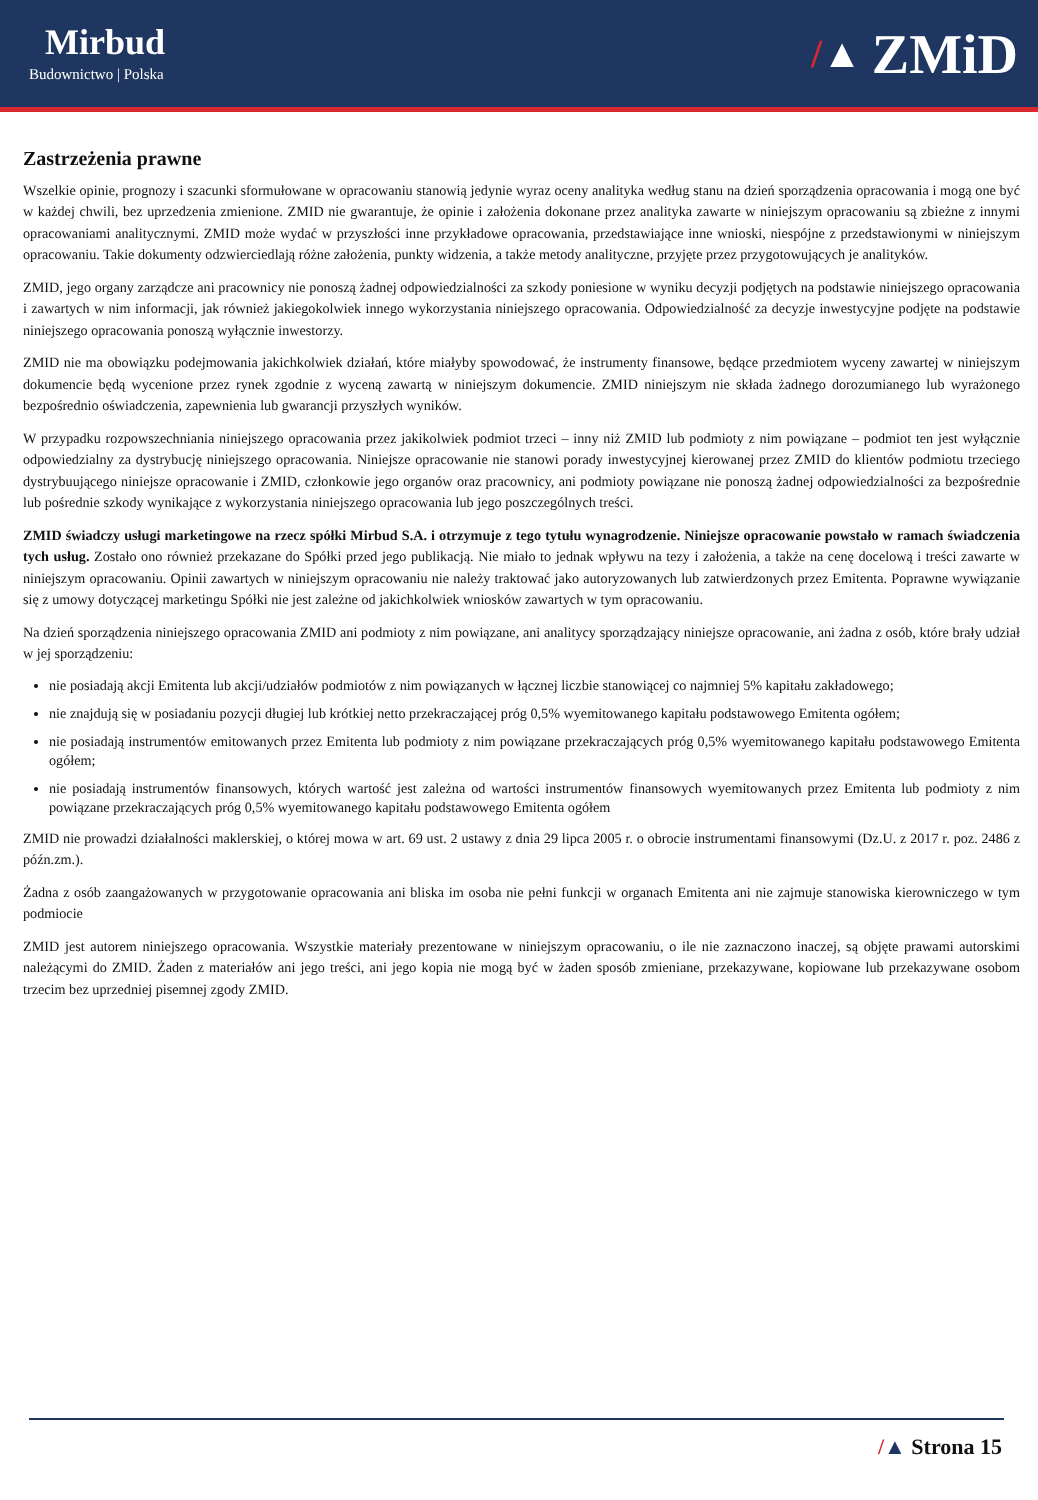Mirbud
Budownictwo | Polska
/▲ ZMiD
Zastrzeżenia prawne
Wszelkie opinie, prognozy i szacunki sformułowane w opracowaniu stanowią jedynie wyraz oceny analityka według stanu na dzień sporządzenia opracowania i mogą one być w każdej chwili, bez uprzedzenia zmienione. ZMID nie gwarantuje, że opinie i założenia dokonane przez analityka zawarte w niniejszym opracowaniu są zbieżne z innymi opracowaniami analitycznymi. ZMID może wydać w przyszłości inne przykładowe opracowania, przedstawiające inne wnioski, niespójne z przedstawionymi w niniejszym opracowaniu. Takie dokumenty odzwierciedlają różne założenia, punkty widzenia, a także metody analityczne, przyjęte przez przygotowujących je analityków.
ZMID, jego organy zarządcze ani pracownicy nie ponoszą żadnej odpowiedzialności za szkody poniesione w wyniku decyzji podjętych na podstawie niniejszego opracowania i zawartych w nim informacji, jak również jakiegokolwiek innego wykorzystania niniejszego opracowania. Odpowiedzialność za decyzje inwestycyjne podjęte na podstawie niniejszego opracowania ponoszą wyłącznie inwestorzy.
ZMID nie ma obowiązku podejmowania jakichkolwiek działań, które miałyby spowodować, że instrumenty finansowe, będące przedmiotem wyceny zawartej w niniejszym dokumencie będą wycenione przez rynek zgodnie z wyceną zawartą w niniejszym dokumencie. ZMID niniejszym nie składa żadnego dorozumianego lub wyrażonego bezpośrednio oświadczenia, zapewnienia lub gwarancji przyszłych wyników.
W przypadku rozpowszechniania niniejszego opracowania przez jakikolwiek podmiot trzeci – inny niż ZMID lub podmioty z nim powiązane – podmiot ten jest wyłącznie odpowiedzialny za dystrybucję niniejszego opracowania. Niniejsze opracowanie nie stanowi porady inwestycyjnej kierowanej przez ZMID do klientów podmiotu trzeciego dystrybuującego niniejsze opracowanie i ZMID, członkowie jego organów oraz pracownicy, ani podmioty powiązane nie ponoszą żadnej odpowiedzialności za bezpośrednie lub pośrednie szkody wynikające z wykorzystania niniejszego opracowania lub jego poszczególnych treści.
ZMID świadczy usługi marketingowe na rzecz spółki Mirbud S.A. i otrzymuje z tego tytułu wynagrodzenie. Niniejsze opracowanie powstało w ramach świadczenia tych usług. Zostało ono również przekazane do Spółki przed jego publikacją. Nie miało to jednak wpływu na tezy i założenia, a także na cenę docelową i treści zawarte w niniejszym opracowaniu. Opinii zawartych w niniejszym opracowaniu nie należy traktować jako autoryzowanych lub zatwierdzonych przez Emitenta. Poprawne wywiązanie się z umowy dotyczącej marketingu Spółki nie jest zależne od jakichkolwiek wniosków zawartych w tym opracowaniu.
Na dzień sporządzenia niniejszego opracowania ZMID ani podmioty z nim powiązane, ani analitycy sporządzający niniejsze opracowanie, ani żadna z osób, które brały udział w jej sporządzeniu:
nie posiadają akcji Emitenta lub akcji/udziałów podmiotów z nim powiązanych w łącznej liczbie stanowiącej co najmniej 5% kapitału zakładowego;
nie znajdują się w posiadaniu pozycji długiej lub krótkiej netto przekraczającej próg 0,5% wyemitowanego kapitału podstawowego Emitenta ogółem;
nie posiadają instrumentów emitowanych przez Emitenta lub podmioty z nim powiązane przekraczających próg 0,5% wyemitowanego kapitału podstawowego Emitenta ogółem;
nie posiadają instrumentów finansowych, których wartość jest zależna od wartości instrumentów finansowych wyemitowanych przez Emitenta lub podmioty z nim powiązane przekraczających próg 0,5% wyemitowanego kapitału podstawowego Emitenta ogółem
ZMID nie prowadzi działalności maklerskiej, o której mowa w art. 69 ust. 2 ustawy z dnia 29 lipca 2005 r. o obrocie instrumentami finansowymi (Dz.U. z 2017 r. poz. 2486 z późn.zm.).
Żadna z osób zaangażowanych w przygotowanie opracowania ani bliska im osoba nie pełni funkcji w organach Emitenta ani nie zajmuje stanowiska kierowniczego w tym podmiocie
ZMID jest autorem niniejszego opracowania. Wszystkie materiały prezentowane w niniejszym opracowaniu, o ile nie zaznaczono inaczej, są objęte prawami autorskimi należącymi do ZMID. Żaden z materiałów ani jego treści, ani jego kopia nie mogą być w żaden sposób zmieniane, przekazywane, kopiowane lub przekazywane osobom trzecim bez uprzedniej pisemnej zgody ZMID.
/▲ Strona 15